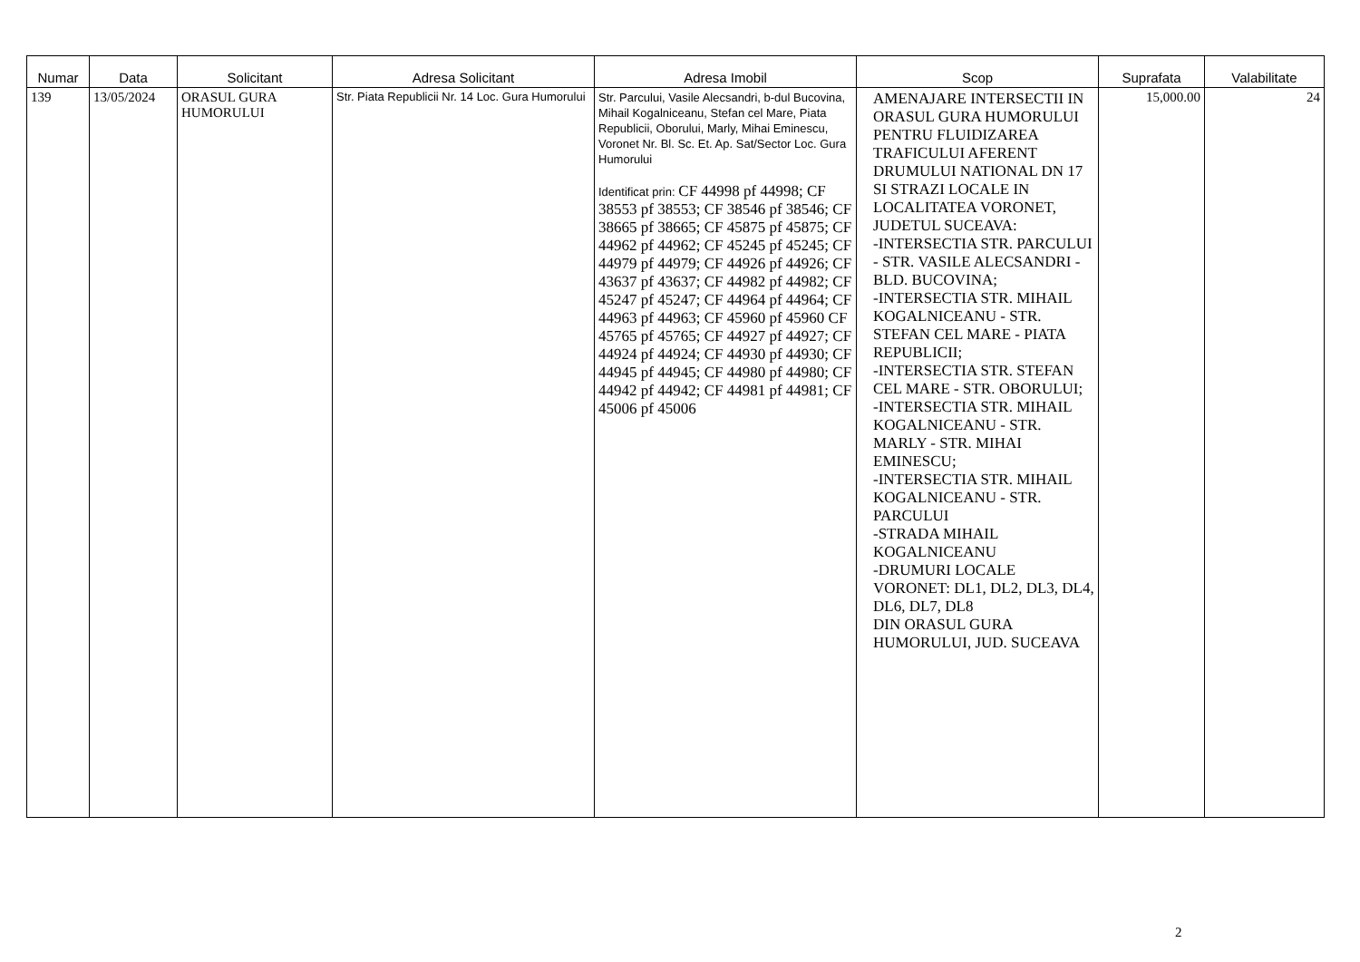| Numar | Data | Solicitant | Adresa Solicitant | Adresa Imobil | Scop | Suprafata | Valabilitate |
| --- | --- | --- | --- | --- | --- | --- | --- |
| 139 | 13/05/2024 | ORASUL GURA HUMORULUI | Str. Piata Republicii Nr. 14 Loc. Gura Humorului | Str. Parcului, Vasile Alecsandri, b-dul Bucovina, Mihail Kogalniceanu, Stefan cel Mare, Piata Republicii, Oborului, Marly, Mihai Eminescu, Voronet Nr. Bl. Sc. Et. Ap. Sat/Sector Loc. Gura Humorului Identificat prin: CF 44998 pf 44998; CF 38553 pf 38553; CF 38546 pf 38546; CF 38665 pf 38665; CF 45875 pf 45875; CF 44962 pf 44962; CF 45245 pf 45245; CF 44979 pf 44979; CF 44926 pf 44926; CF 43637 pf 43637; CF 44982 pf 44982; CF 45247 pf 45247; CF 44964 pf 44964; CF 44963 pf 44963; CF 45960 pf 45960 CF 45765 pf 45765; CF 44927 pf 44927; CF 44924 pf 44924; CF 44930 pf 44930; CF 44945 pf 44945; CF 44980 pf 44980; CF 44942 pf 44942; CF 44981 pf 44981; CF 45006 pf 45006 | AMENAJARE INTERSECTII IN ORASUL GURA HUMORULUI PENTRU FLUIDIZAREA TRAFICULUI AFERENT DRUMULUI NATIONAL DN 17 SI STRAZI LOCALE IN LOCALITATEA VORONET, JUDETUL SUCEAVA: -INTERSECTIA STR. PARCULUI - STR. VASILE ALECSANDRI - BLD. BUCOVINA; -INTERSECTIA STR. MIHAIL KOGALNICEANU - STR. STEFAN CEL MARE - PIATA REPUBLICII; -INTERSECTIA STR. STEFAN CEL MARE - STR. OBORULUI; -INTERSECTIA STR. MIHAIL KOGALNICEANU - STR. MARLY - STR. MIHAI EMINESCU; -INTERSECTIA STR. MIHAIL KOGALNICEANU - STR. PARCULUI -STRADA MIHAIL KOGALNICEANU -DRUMURI LOCALE VORONET: DL1, DL2, DL3, DL4, DL6, DL7, DL8 DIN ORASUL GURA HUMORULUI, JUD. SUCEAVA | 15,000.00 | 24 |
2